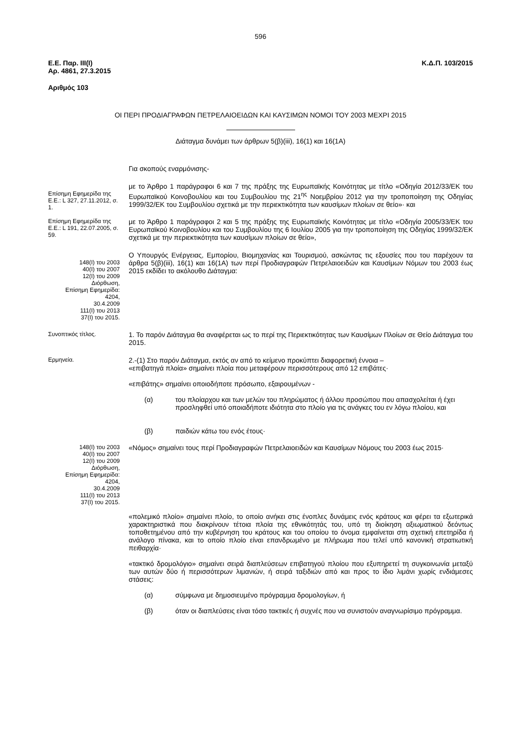596
Ε.Ε. Παρ. ΙΙΙ(Ι)
Αρ. 4861, 27.3.2015
Κ.Δ.Π. 103/2015
Αριθμός 103
ΟΙ ΠΕΡΙ ΠΡΟΔΙΑΓΡΑΦΩΝ ΠΕΤΡΕΛΑΙΟΕΙΔΩΝ ΚΑΙ ΚΑΥΣΙΜΩΝ ΝΟΜΟΙ ΤΟΥ 2003 ΜΕΧΡΙ 2015
Διάταγμα δυνάμει των άρθρων 5(β)(iii), 16(1) και 16(1Α)
Για σκοπούς εναρμόνισης-
Επίσημη Εφημερίδα της Ε.Ε.: L 327, 27.11.2012, σ. 1.
με το Άρθρο 1 παράγραφοι 6 και 7 της πράξης της Ευρωπαϊκής Κοινότητας με τίτλο «Οδηγία 2012/33/ΕΚ του Ευρωπαϊκού Κοινοβουλίου και του Συμβουλίου της 21<sup>ης</sup> Νοεμβρίου 2012 για την τροποποίηση της Οδηγίας 1999/32/ΕΚ του Συμβουλίου σχετικά με την περιεκτικότητα των καυσίμων πλοίων σε θείο»· και
Επίσημη Εφημερίδα της Ε.Ε.: L 191, 22.07.2005, σ. 59.
με το Άρθρο 1 παράγραφοι 2 και 5 της πράξης της Ευρωπαϊκής Κοινότητας με τίτλο «Οδηγία 2005/33/ΕΚ του Ευρωπαϊκού Κοινοβουλίου και του Συμβουλίου της 6 Ιουλίου 2005 για την τροποποίηση της Οδηγίας 1999/32/ΕΚ σχετικά με την περιεκτικότητα των καυσίμων πλοίων σε θείο»,
148(Ι) του 2003
40(Ι) του 2007
12(Ι) του 2009
Διόρθωση,
Επίσημη Εφημερίδα:
4204,
30.4.2009
111(Ι) του 2013
37(Ι) του 2015.
Ο Υπουργός Ενέργειας, Εμπορίου, Βιομηχανίας και Τουρισμού, ασκώντας τις εξουσίες που του παρέχουν τα άρθρα 5(β)(iii), 16(1) και 16(1Α) των περί Προδιαγραφών Πετρελαιοειδών και Καυσίμων Νόμων του 2003 έως 2015 εκδίδει το ακόλουθο Διάταγμα:
Συνοπτικός τίτλος.
1. Το παρόν Διάταγμα θα αναφέρεται ως το περί της Περιεκτικότητας των Καυσίμων Πλοίων σε Θείο Διάταγμα του 2015.
Ερμηνεία.
2.-(1) Στο παρόν Διάταγμα, εκτός αν από το κείμενο προκύπτει διαφορετική έννοια –
«επιβατηγά πλοία» σημαίνει πλοία που μεταφέρουν περισσότερους από 12 επιβάτες·
«επιβάτης» σημαίνει οποιοδήποτε πρόσωπο, εξαιρουμένων -
(α) του πλοίαρχου και των μελών του πληρώματος ή άλλου προσώπου που απασχολείται ή έχει προσληφθεί υπό οποιαδήποτε ιδιότητα στο πλοίο για τις ανάγκες του εν λόγω πλοίου, και
(β) παιδιών κάτω του ενός έτους·
148(Ι) του 2003
40(Ι) του 2007
12(Ι) του 2009
Διόρθωση,
Επίσημη Εφημερίδα:
4204,
30.4.2009
111(Ι) του 2013
37(Ι) του 2015.
«Νόμος» σημαίνει τους περί Προδιαγραφών Πετρελαιοειδών και Καυσίμων Νόμους του 2003 έως 2015·
«πολεμικό πλοίο» σημαίνει πλοίο, το οποίο ανήκει στις ένοπλες δυνάμεις ενός κράτους και φέρει τα εξωτερικά χαρακτηριστικά που διακρίνουν τέτοια πλοία της εθνικότητάς του, υπό τη διοίκηση αξιωματικού δεόντως τοποθετημένου από την κυβέρνηση του κράτους και του οποίου το όνομα εμφαίνεται στη σχετική επετηρίδα ή ανάλογο πίνακα, και το οποίο πλοίο είναι επανδρωμένο με πλήρωμα που τελεί υπό κανονική στρατιωτική πειθαρχία·
«τακτικό δρομολόγιο» σημαίνει σειρά διαπλεύσεων επιβατηγού πλοίου που εξυπηρετεί τη συγκοινωνία μεταξύ των αυτών δύο ή περισσότερων λιμανιών, ή σειρά ταξιδιών από και προς το ίδιο λιμάνι χωρίς ενδιάμεσες στάσεις:
(α) σύμφωνα με δημοσιευμένο πρόγραμμα δρομολογίων, ή
(β) όταν οι διαπλεύσεις είναι τόσο τακτικές ή συχνές που να συνιστούν αναγνωρίσιμο πρόγραμμα.